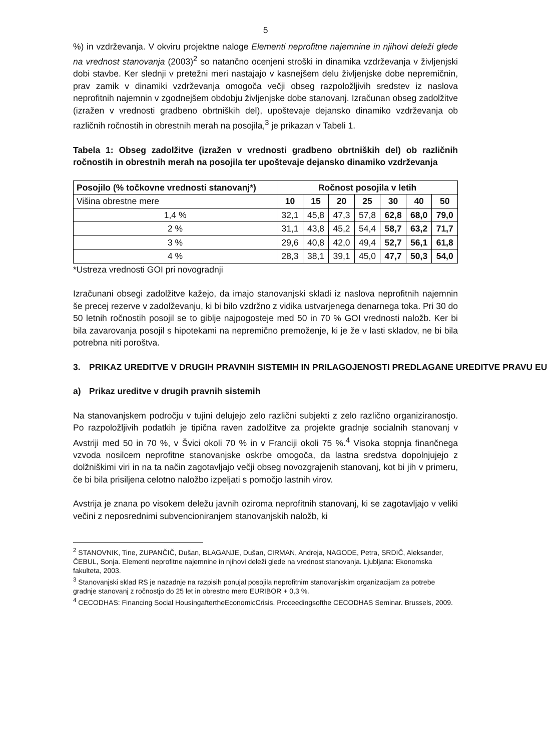5
%) in vzdrževanja. V okviru projektne naloge Elementi neprofitne najemnine in njihovi deleži glede na vrednost stanovanja (2003)<sup>2</sup> so natančno ocenjeni stroški in dinamika vzdrževanja v življenjski dobi stavbe. Ker slednji v pretežni meri nastajajo v kasnejšem delu življenjske dobe nepremičnin, prav zamik v dinamiki vzdrževanja omogoča večji obseg razpoložljivih sredstev iz naslova neprofitnih najemnin v zgodnejšem obdobju življenjske dobe stanovanj. Izračunan obseg zadolžitve (izražen v vrednosti gradbeno obrtniških del), upoštevaje dejansko dinamiko vzdrževanja ob različnih ročnostih in obrestnih merah na posojila,<sup>3</sup> je prikazan v Tabeli 1.
Tabela 1: Obseg zadolžitve (izražen v vrednosti gradbeno obrtniških del) ob različnih ročnostih in obrestnih merah na posojila ter upoštevaje dejansko dinamiko vzdrževanja
| Posojilo (% točkovne vrednosti stanovanj*) | Ročnost posojila v letih | | | | | | |
| --- | --- | --- | --- | --- | --- | --- | --- |
| Višina obrestne mere | 10 | 15 | 20 | 25 | 30 | 40 | 50 |
| 1,4 % | 32,1 | 45,8 | 47,3 | 57,8 | 62,8 | 68,0 | 79,0 |
| 2 % | 31,1 | 43,8 | 45,2 | 54,4 | 58,7 | 63,2 | 71,7 |
| 3 % | 29,6 | 40,8 | 42,0 | 49,4 | 52,7 | 56,1 | 61,8 |
| 4 % | 28,3 | 38,1 | 39,1 | 45,0 | 47,7 | 50,3 | 54,0 |
*Ustreza vrednosti GOI pri novogradnji
Izračunani obsegi zadolžitve kažejo, da imajo stanovanjski skladi iz naslova neprofitnih najemnin še precej rezerve v zadolževanju, ki bi bilo vzdržno z vidika ustvarjenega denarnega toka. Pri 30 do 50 letnih ročnostih posojil se to giblje najpogosteje med 50 in 70 % GOI vrednosti naložb. Ker bi bila zavarovanja posojil s hipotekami na nepremično premoženje, ki je že v lasti skladov, ne bi bila potrebna niti poroštva.
3. PRIKAZ UREDITVE V DRUGIH PRAVNIH SISTEMIH IN PRILAGOJENOSTI PREDLAGANE UREDITVE PRAVU EU
a) Prikaz ureditve v drugih pravnih sistemih
Na stanovanjskem področju v tujini delujejo zelo različni subjekti z zelo različno organiziranostjo. Po razpoložljivih podatkih je tipična raven zadolžitve za projekte gradnje socialnih stanovanj v Avstriji med 50 in 70 %, v Švici okoli 70 % in v Franciji okoli 75 %.<sup>4</sup> Visoka stopnja finančnega vzvoda nosilcem neprofitne stanovanjske oskrbe omogoča, da lastna sredstva dopolnjujejo z dolžniškimi viri in na ta način zagotavljajo večji obseg novozgrajenih stanovanj, kot bi jih v primeru, če bi bila prisiljena celotno naložbo izpeljati s pomočjo lastnih virov.
Avstrija je znana po visokem deležu javnih oziroma neprofitnih stanovanj, ki se zagotavljajo v veliki večini z neposrednimi subvencioniranjem stanovanjskih naložb, ki
<sup>2</sup> STANOVNIK, Tine, ZUPANČIČ, Dušan, BLAGANJE, Dušan, CIRMAN, Andreja, NAGODE, Petra, SRDIČ, Aleksander, ČEBUL, Sonja. Elementi neprofitne najemnine in njihovi deleži glede na vrednost stanovanja. Ljubljana: Ekonomska fakulteta, 2003.
<sup>3</sup> Stanovanjski sklad RS je nazadnje na razpisih ponujal posojila neprofitnim stanovanjskim organizacijam za potrebe gradnje stanovanj z ročnostjo do 25 let in obrestno mero EURIBOR + 0,3 %.
<sup>4</sup> CECODHAS: Financing Social HousingaftertheEconomicCrisis. Proceedingsofthe CECODHAS Seminar. Brussels, 2009.